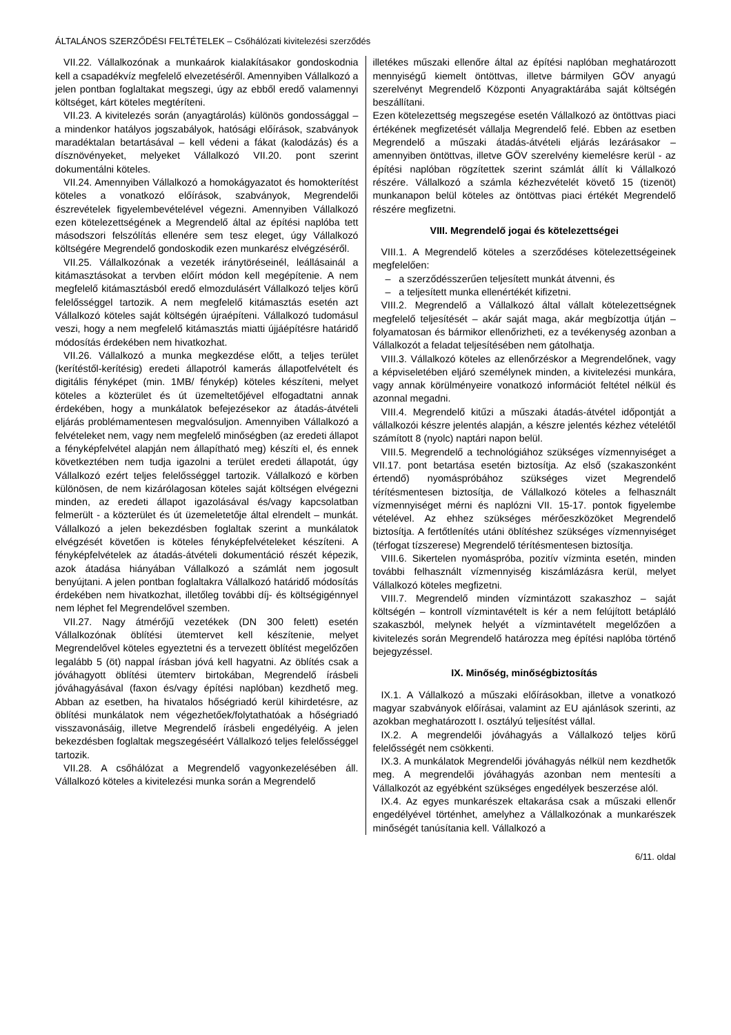ÁLTALÁNOS SZERZŐDÉSI FELTÉTELEK – Csőhálózati kivitelezési szerződés
VII.22. Vállalkozónak a munkaárok kialakításakor gondoskodnia kell a csapadékvíz megfelelő elvezetéséről. Amennyiben Vállalkozó a jelen pontban foglaltakat megszegi, úgy az ebből eredő valamennyi költséget, kárt köteles megtéríteni.
VII.23. A kivitelezés során (anyagtárolás) különös gondossággal – a mindenkor hatályos jogszabályok, hatósági előírások, szabványok maradéktalan betartásával – kell védeni a fákat (kalodázás) és a dísznövényeket, melyeket Vállalkozó VII.20. pont szerint dokumentálni köteles.
VII.24. Amennyiben Vállalkozó a homokágyazatot és homokterítést köteles a vonatkozó előírások, szabványok, Megrendelői észrevételek figyelembevételével végezni. Amennyiben Vállalkozó ezen kötelezettségének a Megrendelő által az építési naplóba tett másodszori felszólítás ellenére sem tesz eleget, úgy Vállalkozó költségére Megrendelő gondoskodik ezen munkarész elvégzéséről.
VII.25. Vállalkozónak a vezeték iránytöréseinél, leállásainál a kitámasztásokat a tervben előírt módon kell megépítenie. A nem megfelelő kitámasztásból eredő elmozdulásért Vállalkozó teljes körű felelősséggel tartozik. A nem megfelelő kitámasztás esetén azt Vállalkozó köteles saját költségén újraépíteni. Vállalkozó tudomásul veszi, hogy a nem megfelelő kitámasztás miatti újjáépítésre határidő módosítás érdekében nem hivatkozhat.
VII.26. Vállalkozó a munka megkezdése előtt, a teljes terület (kerítéstől-kerítésig) eredeti állapotról kamerás állapotfelvételt és digitális fényképet (min. 1MB/ fénykép) köteles készíteni, melyet köteles a közterület és út üzemeltetőjével elfogadtatni annak érdekében, hogy a munkálatok befejezésekor az átadás-átvételi eljárás problémamentesen megvalósuljon. Amennyiben Vállalkozó a felvételeket nem, vagy nem megfelelő minőségben (az eredeti állapot a fényképfelvétel alapján nem állapítható meg) készíti el, és ennek következtében nem tudja igazolni a terület eredeti állapotát, úgy Vállalkozó ezért teljes felelősséggel tartozik. Vállalkozó e körben különösen, de nem kizárólagosan köteles saját költségen elvégezni minden, az eredeti állapot igazolásával és/vagy kapcsolatban felmerült - a közterület és út üzemeletetője által elrendelt – munkát. Vállalkozó a jelen bekezdésben foglaltak szerint a munkálatok elvégzését követően is köteles fényképfelvételeket készíteni. A fényképfelvételek az átadás-átvételi dokumentáció részét képezik, azok átadása hiányában Vállalkozó a számlát nem jogosult benyújtani. A jelen pontban foglaltakra Vállalkozó határidő módosítás érdekében nem hivatkozhat, illetőleg további díj- és költségigénnyel nem léphet fel Megrendelővel szemben.
VII.27. Nagy átmérőjű vezetékek (DN 300 felett) esetén Vállalkozónak öblítési ütemtervet kell készítenie, melyet Megrendelővel köteles egyeztetni és a tervezett öblítést megelőzően legalább 5 (öt) nappal írásban jóvá kell hagyatni. Az öblítés csak a jóváhagyott öblítési ütemterv birtokában, Megrendelő írásbeli jóváhagyásával (faxon és/vagy építési naplóban) kezdhető meg. Abban az esetben, ha hivatalos hőségriadó kerül kihirdetésre, az öblítési munkálatok nem végezhetőek/folytathatóak a hőségriadó visszavonásáig, illetve Megrendelő írásbeli engedélyéig. A jelen bekezdésben foglaltak megszegéséért Vállalkozó teljes felelősséggel tartozik.
VII.28. A csőhálózat a Megrendelő vagyonkezelésében áll. Vállalkozó köteles a kivitelezési munka során a Megrendelő
illetékes műszaki ellenőre által az építési naplóban meghatározott mennyiségű kiemelt öntöttvas, illetve bármilyen GÖV anyagú szerelvényt Megrendelő Központi Anyagraktárába saját költségén beszállítani.
Ezen kötelezettség megszegése esetén Vállalkozó az öntöttvas piaci értékének megfizetését vállalja Megrendelő felé. Ebben az esetben Megrendelő a műszaki átadás-átvételi eljárás lezárásakor – amennyiben öntöttvas, illetve GÖV szerelvény kiemelésre kerül - az építési naplóban rögzítettek szerint számlát állít ki Vállalkozó részére. Vállalkozó a számla kézhezvételét követő 15 (tizenöt) munkanapon belül köteles az öntöttvas piaci értékét Megrendelő részére megfizetni.
VIII. Megrendelő jogai és kötelezettségei
VIII.1. A Megrendelő köteles a szerződéses kötelezettségeinek megfelelően:
– a szerződésszerűen teljesített munkát átvenni, és
– a teljesített munka ellenértékét kifizetni.
VIII.2. Megrendelő a Vállalkozó által vállalt kötelezettségnek megfelelő teljesítését – akár saját maga, akár megbízottja útján – folyamatosan és bármikor ellenőrizheti, ez a tevékenység azonban a Vállalkozót a feladat teljesítésében nem gátolhatja.
VIII.3. Vállalkozó köteles az ellenőrzéskor a Megrendelőnek, vagy a képviseletében eljáró személynek minden, a kivitelezési munkára, vagy annak körülményeire vonatkozó információt feltétel nélkül és azonnal megadni.
VIII.4. Megrendelő kitűzi a műszaki átadás-átvétel időpontját a vállalkozói készre jelentés alapján, a készre jelentés kézhez vételétől számított 8 (nyolc) naptári napon belül.
VIII.5. Megrendelő a technológiához szükséges vízmennyiséget a VII.17. pont betartása esetén biztosítja. Az első (szakaszonként értendő) nyomáspróbához szükséges vizet Megrendelő térítésmentesen biztosítja, de Vállalkozó köteles a felhasznált vízmennyiséget mérni és naplózni VII. 15-17. pontok figyelembe vételével. Az ehhez szükséges mérőeszközöket Megrendelő biztosítja. A fertőtlenítés utáni öblítéshez szükséges vízmennyiséget (térfogat tízszerese) Megrendelő térítésmentesen biztosítja.
VIII.6. Sikertelen nyomáspróba, pozitív vízminta esetén, minden további felhasznált vízmennyiség kiszámlázásra kerül, melyet Vállalkozó köteles megfizetni.
VIII.7. Megrendelő minden vízmintázott szakaszhoz – saját költségén – kontroll vízmintavételt is kér a nem felújított betápláló szakaszból, melynek helyét a vízmintavételt megelőzően a kivitelezés során Megrendelő határozza meg építési naplóba történő bejegyzéssel.
IX. Minőség, minőségbiztosítás
IX.1. A Vállalkozó a műszaki előírásokban, illetve a vonatkozó magyar szabványok előírásai, valamint az EU ajánlások szerinti, az azokban meghatározott I. osztályú teljesítést vállal.
IX.2. A megrendelői jóváhagyás a Vállalkozó teljes körű felelősségét nem csökkenti.
IX.3. A munkálatok Megrendelői jóváhagyás nélkül nem kezdhetők meg. A megrendelői jóváhagyás azonban nem mentesíti a Vállalkozót az egyébként szükséges engedélyek beszerzése alól.
IX.4. Az egyes munkarészek eltakarása csak a műszaki ellenőr engedélyével történhet, amelyhez a Vállalkozónak a munkarészek minőségét tanúsítania kell. Vállalkozó a
6/11. oldal